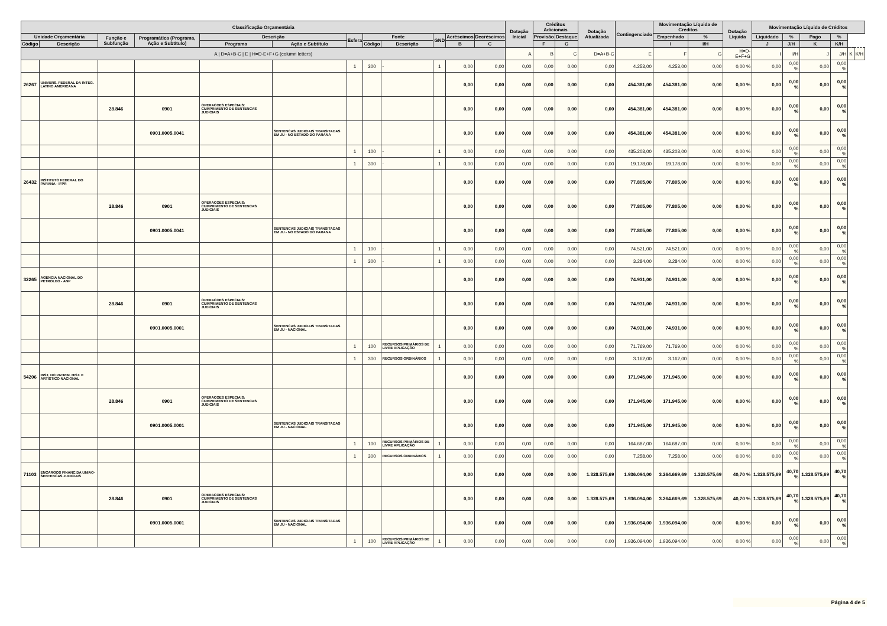| Classificação Orçamentária | | | | | | | | | | | | Dotação Inicial | Créditos Adicionais | | Dotação Atualizada | Contingenciado | Movimentação Líquida de Créditos | | Dotação Líquida | Movimentação Líquida de Créditos | | | | | |
| --- | --- | --- | --- | --- | --- | --- | --- | --- | --- | --- | --- | --- | --- | --- | --- | --- | --- | --- | --- | --- | --- | --- | --- | --- | --- |
| Unidade Orçamentária | | Função e Subfunção | Programática (Programa, Ação e Subtítulo) | Descrição | | Esfera | Fonte | | GND | Acréscimos | Decréscimos | | Provisão | Destaque | | | Empenhado | % | | Liquidado | % | Pago | % | | |
| Código | Descrição | | | Programa | Ação e Subtítulo | | Código | Descrição | | B | C | | F | G | | | I | I/H | | J | J/H | K | K/H | | |
| A / D=A+B-C / E / H=D-E+F+G (column letters) | | | | | | | | | | | | A | B | C | D=A+B-C | E | F | G | H=D-E+F+G | I | I/H | J | J/H | K | K/H |
| | | | | | | 1 | 300 | - | 1 | 0,00 | 0,00 | 0,00 | 0,00 | 0,00 | 0,00 | 4.253,00 | 4.253,00 | 0,00 | 0,00 % | 0,00 | 0,00 % | 0,00 | 0,00 % | | |
| 26267 | UNIVERS. FEDERAL DA INTEG. LATINO AMERICANA | | | | | | | | | 0,00 | 0,00 | 0,00 | 0,00 | 0,00 | 0,00 | 454.381,00 | 454.381,00 | 0,00 | 0,00 % | 0,00 | 0,00 % | 0,00 | 0,00 % | | |
| | | 28.846 | 0901 | OPERACOES ESPECIAIS: CUMPRIMENTO DE SENTENCAS JUDICIAIS | | | | | | 0,00 | 0,00 | 0,00 | 0,00 | 0,00 | 0,00 | 454.381,00 | 454.381,00 | 0,00 | 0,00 % | 0,00 | 0,00 % | 0,00 | 0,00 % | | |
| | | | 0901.0005.0041 | | SENTENCAS JUDICIAIS TRANSITADAS EM JU - NO ESTADO DO PARANA | | | | | 0,00 | 0,00 | 0,00 | 0,00 | 0,00 | 0,00 | 454.381,00 | 454.381,00 | 0,00 | 0,00 % | 0,00 | 0,00 % | 0,00 | 0,00 % | | |
| | | | | | | 1 | 100 | - | 1 | 0,00 | 0,00 | 0,00 | 0,00 | 0,00 | 0,00 | 435.203,00 | 435.203,00 | 0,00 | 0,00 % | 0,00 | 0,00 % | 0,00 | 0,00 % | | |
| | | | | | | 1 | 300 | - | 1 | 0,00 | 0,00 | 0,00 | 0,00 | 0,00 | 0,00 | 19.178,00 | 19.178,00 | 0,00 | 0,00 % | 0,00 | 0,00 % | 0,00 | 0,00 % | | |
| 26432 | INSTITUTO FEDERAL DO PARANA - IFPR | | | | | | | | | 0,00 | 0,00 | 0,00 | 0,00 | 0,00 | 0,00 | 77.805,00 | 77.805,00 | 0,00 | 0,00 % | 0,00 | 0,00 % | 0,00 | 0,00 % | | |
| | | 28.846 | 0901 | OPERACOES ESPECIAIS: CUMPRIMENTO DE SENTENCAS JUDICIAIS | | | | | | 0,00 | 0,00 | 0,00 | 0,00 | 0,00 | 0,00 | 77.805,00 | 77.805,00 | 0,00 | 0,00 % | 0,00 | 0,00 % | 0,00 | 0,00 % | | |
| | | | 0901.0005.0041 | | SENTENCAS JUDICIAIS TRANSITADAS EM JU - NO ESTADO DO PARANA | | | | | 0,00 | 0,00 | 0,00 | 0,00 | 0,00 | 0,00 | 77.805,00 | 77.805,00 | 0,00 | 0,00 % | 0,00 | 0,00 % | 0,00 | 0,00 % | | |
| | | | | | | 1 | 100 | - | 1 | 0,00 | 0,00 | 0,00 | 0,00 | 0,00 | 0,00 | 74.521,00 | 74.521,00 | 0,00 | 0,00 % | 0,00 | 0,00 % | 0,00 | 0,00 % | | |
| | | | | | | 1 | 300 | - | 1 | 0,00 | 0,00 | 0,00 | 0,00 | 0,00 | 0,00 | 3.284,00 | 3.284,00 | 0,00 | 0,00 % | 0,00 | 0,00 % | 0,00 | 0,00 % | | |
| 32265 | AGENCIA NACIONAL DO PETROLEO - ANP | | | | | | | | | 0,00 | 0,00 | 0,00 | 0,00 | 0,00 | 0,00 | 74.931,00 | 74.931,00 | 0,00 | 0,00 % | 0,00 | 0,00 % | 0,00 | 0,00 % | | |
| | | 28.846 | 0901 | OPERACOES ESPECIAIS: CUMPRIMENTO DE SENTENCAS JUDICIAIS | | | | | | 0,00 | 0,00 | 0,00 | 0,00 | 0,00 | 0,00 | 74.931,00 | 74.931,00 | 0,00 | 0,00 % | 0,00 | 0,00 % | 0,00 | 0,00 % | | |
| | | | 0901.0005.0001 | | SENTENCAS JUDICIAIS TRANSITADAS EM JU - NACIONAL | | | | | 0,00 | 0,00 | 0,00 | 0,00 | 0,00 | 0,00 | 74.931,00 | 74.931,00 | 0,00 | 0,00 % | 0,00 | 0,00 % | 0,00 | 0,00 % | | |
| | | | | | | 1 | 100 | RECURSOS PRIMÁRIOS DE LIVRE APLICAÇÃO | 1 | 0,00 | 0,00 | 0,00 | 0,00 | 0,00 | 0,00 | 71.769,00 | 71.769,00 | 0,00 | 0,00 % | 0,00 | 0,00 % | 0,00 | 0,00 % | | |
| | | | | | | 1 | 300 | RECURSOS ORDINÁRIOS | 1 | 0,00 | 0,00 | 0,00 | 0,00 | 0,00 | 0,00 | 3.162,00 | 3.162,00 | 0,00 | 0,00 % | 0,00 | 0,00 % | 0,00 | 0,00 % | | |
| 54206 | INST. DO PATRIM. HIST. E ARTÍSTICO NACIONAL | | | | | | | | | 0,00 | 0,00 | 0,00 | 0,00 | 0,00 | 0,00 | 171.945,00 | 171.945,00 | 0,00 | 0,00 % | 0,00 | 0,00 % | 0,00 | 0,00 % | | |
| | | 28.846 | 0901 | OPERACOES ESPECIAIS: CUMPRIMENTO DE SENTENCAS JUDICIAIS | | | | | | 0,00 | 0,00 | 0,00 | 0,00 | 0,00 | 0,00 | 171.945,00 | 171.945,00 | 0,00 | 0,00 % | 0,00 | 0,00 % | 0,00 | 0,00 % | | |
| | | | 0901.0005.0001 | | SENTENCAS JUDICIAIS TRANSITADAS EM JU - NACIONAL | | | | | 0,00 | 0,00 | 0,00 | 0,00 | 0,00 | 0,00 | 171.945,00 | 171.945,00 | 0,00 | 0,00 % | 0,00 | 0,00 % | 0,00 | 0,00 % | | |
| | | | | | | 1 | 100 | RECURSOS PRIMÁRIOS DE LIVRE APLICAÇÃO | 1 | 0,00 | 0,00 | 0,00 | 0,00 | 0,00 | 0,00 | 164.687,00 | 164.687,00 | 0,00 | 0,00 % | 0,00 | 0,00 % | 0,00 | 0,00 % | | |
| | | | | | | 1 | 300 | RECURSOS ORDINÁRIOS | 1 | 0,00 | 0,00 | 0,00 | 0,00 | 0,00 | 0,00 | 7.258,00 | 7.258,00 | 0,00 | 0,00 % | 0,00 | 0,00 % | 0,00 | 0,00 % | | |
| 71103 | ENCARGOS FINANC.DA UNIAO-SENTENCAS JUDICIAIS | | | | | | | | | 0,00 | 0,00 | 0,00 | 0,00 | 0,00 | 1.328.575,69 | 1.936.094,00 | 3.264.669,69 | 1.328.575,69 | 40,70 % | 1.328.575,69 | 40,70 % | 1.328.575,69 | 40,70 % | | |
| | | 28.846 | 0901 | OPERACOES ESPECIAIS: CUMPRIMENTO DE SENTENCAS JUDICIAIS | | | | | | 0,00 | 0,00 | 0,00 | 0,00 | 0,00 | 1.328.575,69 | 1.936.094,00 | 3.264.669,69 | 1.328.575,69 | 40,70 % | 1.328.575,69 | 40,70 % | 1.328.575,69 | 40,70 % | | |
| | | | 0901.0005.0001 | | SENTENCAS JUDICIAIS TRANSITADAS EM JU - NACIONAL | | | | | 0,00 | 0,00 | 0,00 | 0,00 | 0,00 | 0,00 | 1.936.094,00 | 1.936.094,00 | 0,00 | 0,00 % | 0,00 | 0,00 % | 0,00 | 0,00 % | | |
| | | | | | | 1 | 100 | RECURSOS PRIMÁRIOS DE LIVRE APLICAÇÃO | 1 | 0,00 | 0,00 | 0,00 | 0,00 | 0,00 | 0,00 | 1.936.094,00 | 1.936.094,00 | 0,00 | 0,00 % | 0,00 | 0,00 % | 0,00 | 0,00 % | | |
Página 4 de 5